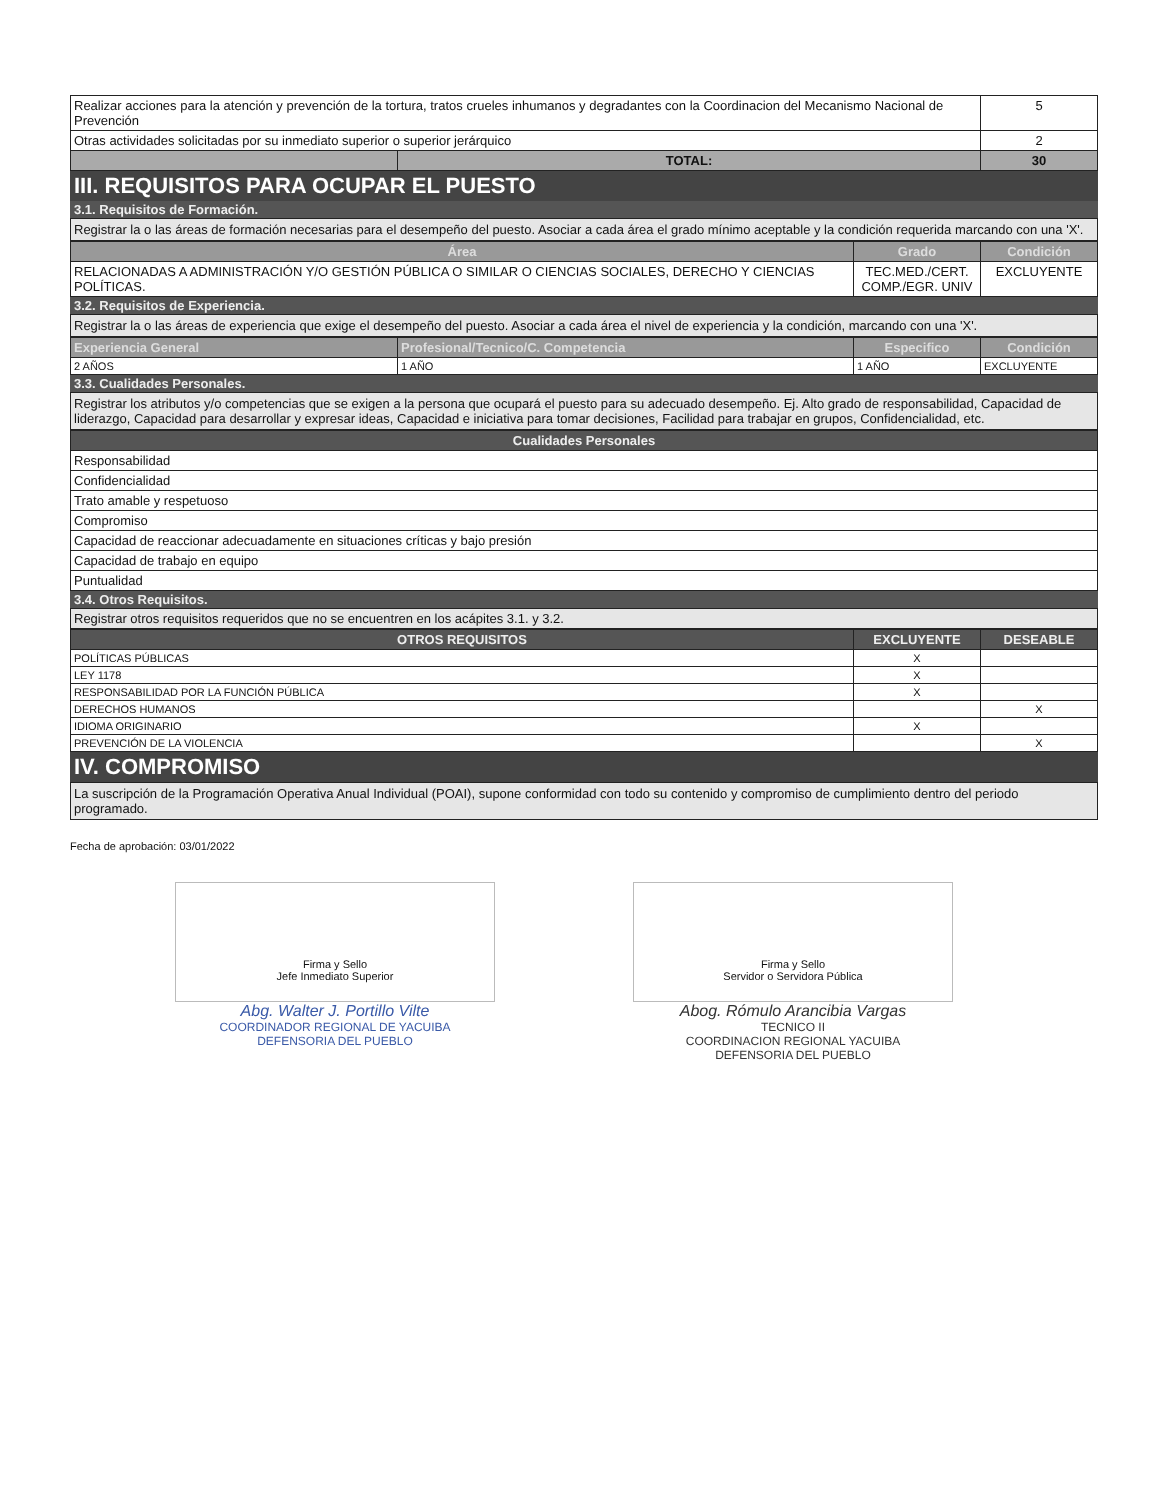| Realizar acciones para la atención y prevención de la tortura, tratos crueles inhumanos y degradantes con la Coordinacion del Mecanismo Nacional de Prevención | | 5 |
| Otras actividades solicitadas por su inmediato superior o superior jerárquico | | 2 |
| | TOTAL: | 30 |
III. REQUISITOS PARA OCUPAR EL PUESTO
3.1. Requisitos de Formación.
Registrar la o las áreas de formación necesarias para el desempeño del puesto. Asociar a cada área el grado mínimo aceptable y la condición requerida marcando con una 'X'.
| Área | Grado | Condición |
| --- | --- | --- |
| RELACIONADAS A ADMINISTRACIÓN Y/O GESTIÓN PÚBLICA O SIMILAR O CIENCIAS SOCIALES, DERECHO Y CIENCIAS POLÍTICAS. | TEC.MED./CERT. COMP./EGR. UNIV | EXCLUYENTE |
3.2. Requisitos de Experiencia.
Registrar la o las áreas de experiencia que exige el desempeño del puesto. Asociar a cada área el nivel de experiencia y la condición, marcando con una 'X'.
| Experiencia General | Profesional/Tecnico/C. Competencia | Especifico | Condición |
| --- | --- | --- | --- |
| 2 AÑOS | 1 AÑO | 1 AÑO | EXCLUYENTE |
3.3. Cualidades Personales.
Registrar los atributos y/o competencias que se exigen a la persona que ocupará el puesto para su adecuado desempeño. Ej. Alto grado de responsabilidad, Capacidad de liderazgo, Capacidad para desarrollar y expresar ideas, Capacidad e iniciativa para tomar decisiones, Facilidad para trabajar en grupos, Confidencialidad, etc.
| Cualidades Personales |
| --- |
| Responsabilidad |
| Confidencialidad |
| Trato amable y respetuoso |
| Compromiso |
| Capacidad de reaccionar adecuadamente en situaciones críticas y bajo presión |
| Capacidad de trabajo en equipo |
| Puntualidad |
3.4. Otros Requisitos.
Registrar otros requisitos requeridos que no se encuentren en los acápites 3.1. y 3.2.
| OTROS REQUISITOS | EXCLUYENTE | DESEABLE |
| --- | --- | --- |
| POLÍTICAS PÚBLICAS | X | |
| LEY 1178 | X | |
| RESPONSABILIDAD POR LA FUNCIÓN PÚBLICA | X | |
| DERECHOS HUMANOS | | X |
| IDIOMA ORIGINARIO | X | |
| PREVENCIÓN DE LA VIOLENCIA | | X |
IV. COMPROMISO
La suscripción de la Programación Operativa Anual Individual (POAI), supone conformidad con todo su contenido y compromiso de cumplimiento dentro del periodo programado.
Fecha de aprobación: 03/01/2022
Firma y Sello
Jefe Inmediato Superior
Abg. Walter J. Portillo Vilte
COORDINADOR REGIONAL DE YACUIBA
DEFENSORIA DEL PUEBLO
Firma y Sello
Servidor o Servidora Pública
Abog. Rómulo Arancibia Vargas
TECNICO II
COORDINACION REGIONAL YACUIBA
DEFENSORIA DEL PUEBLO